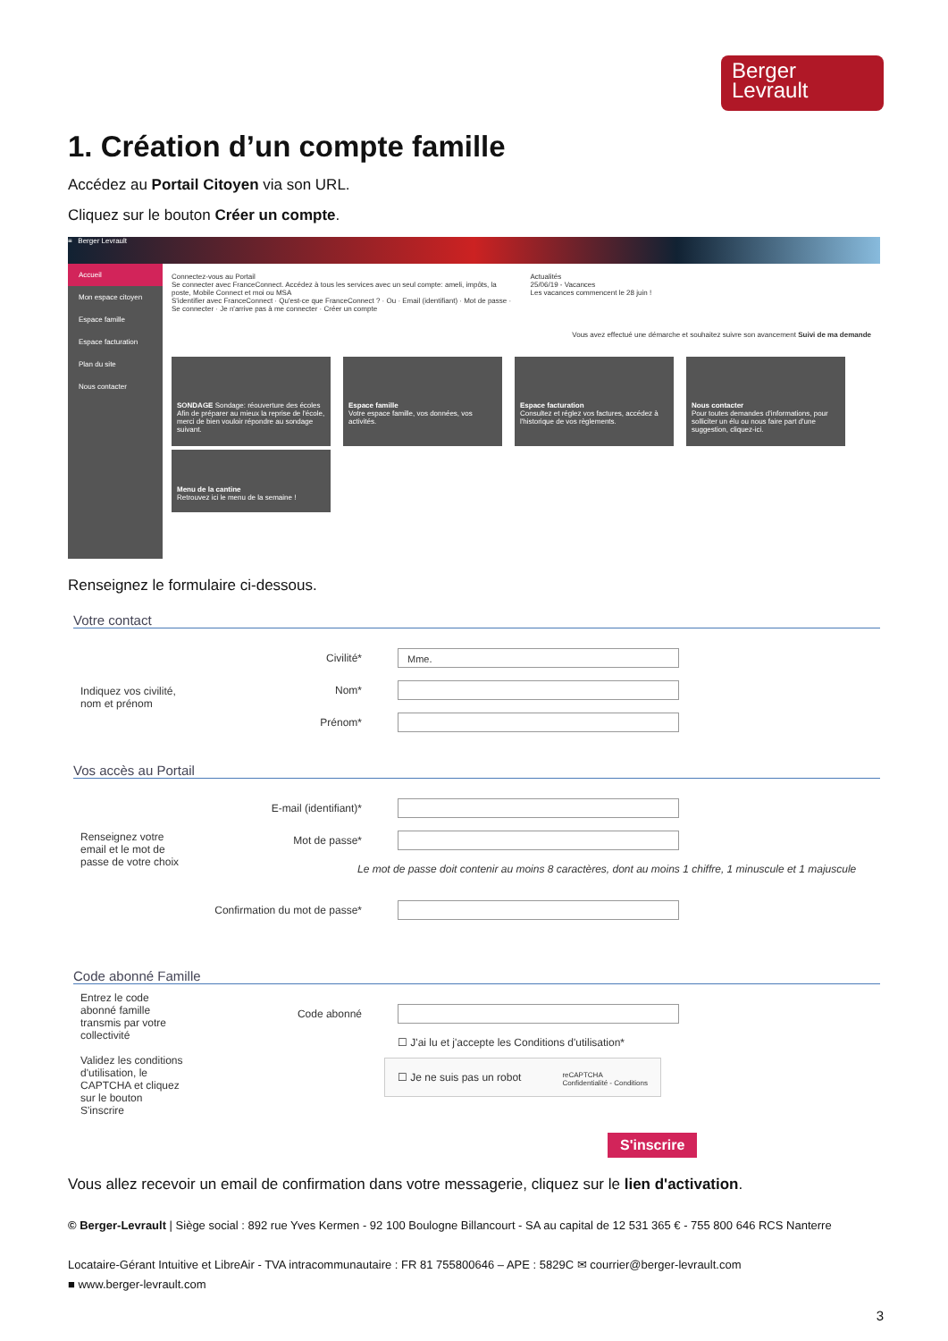Berger
Levrault
1. Création d’un compte famille
Accédez au Portail Citoyen via son URL.
Cliquez sur le bouton Créer un compte.
≡ Berger Levrault
Accueil
Mon espace citoyen
Espace famille
Espace facturation
Plan du site
Nous contacter
Connectez-vous au Portail
Se connecter avec FranceConnect. Accédez à tous les services avec un seul compte: ameli, impôts, la poste, Mobile Connect et moi ou MSA
S'identifier avec FranceConnect · Qu'est-ce que FranceConnect ? · Ou · Email (identifiant) · Mot de passe · Se connecter · Je n'arrive pas à me connecter · Créer un compte
Actualités
25/06/19 - Vacances
Les vacances commencent le 28 juin !
Vous avez effectué une démarche et souhaitez suivre son avancement Suivi de ma demande
SONDAGE Sondage: réouverture des écoles
Afin de préparer au mieux la reprise de l'école, merci de bien vouloir répondre au sondage suivant.
Espace famille
Votre espace famille, vos données, vos activités.
Espace facturation
Consultez et réglez vos factures, accédez à l'historique de vos règlements.
Nous contacter
Pour toutes demandes d'informations, pour solliciter un élu ou nous faire part d'une suggestion, cliquez-ici.
Menu de la cantine
Retrouvez ici le menu de la semaine !
Renseignez le formulaire ci-dessous.
Votre contact
Indiquez vos civilité, nom et prénom
Civilité* Mme.
Nom*
Prénom*
Vos accès au Portail
Renseignez votre email et le mot de passe de votre choix
E-mail (identifiant)*
Mot de passe*
Le mot de passe doit contenir au moins 8 caractères, dont au moins 1 chiffre, 1 minuscule et 1 majuscule
Confirmation du mot de passe*
Code abonné Famille
Entrez le code abonné famille transmis par votre collectivité
Validez les conditions d'utilisation, le CAPTCHA et cliquez sur le bouton S'inscrire
Code abonné
☐ J'ai lu et j'accepte les Conditions d'utilisation*
☐ Je ne suis pas un robot reCAPTCHA
Confidentialité - Conditions
S'inscrire
Vous allez recevoir un email de confirmation dans votre messagerie, cliquez sur le lien d'activation.
© Berger-Levrault | Siège social : 892 rue Yves Kermen - 92 100 Boulogne Billancourt - SA au capital de 12 531 365 € - 755 800 646 RCS Nanterre
Locataire-Gérant Intuitive et LibreAir - TVA intracommunautaire : FR 81 755800646 – APE : 5829C ✉ courrier@berger-levrault.com
■ www.berger-levrault.com
3